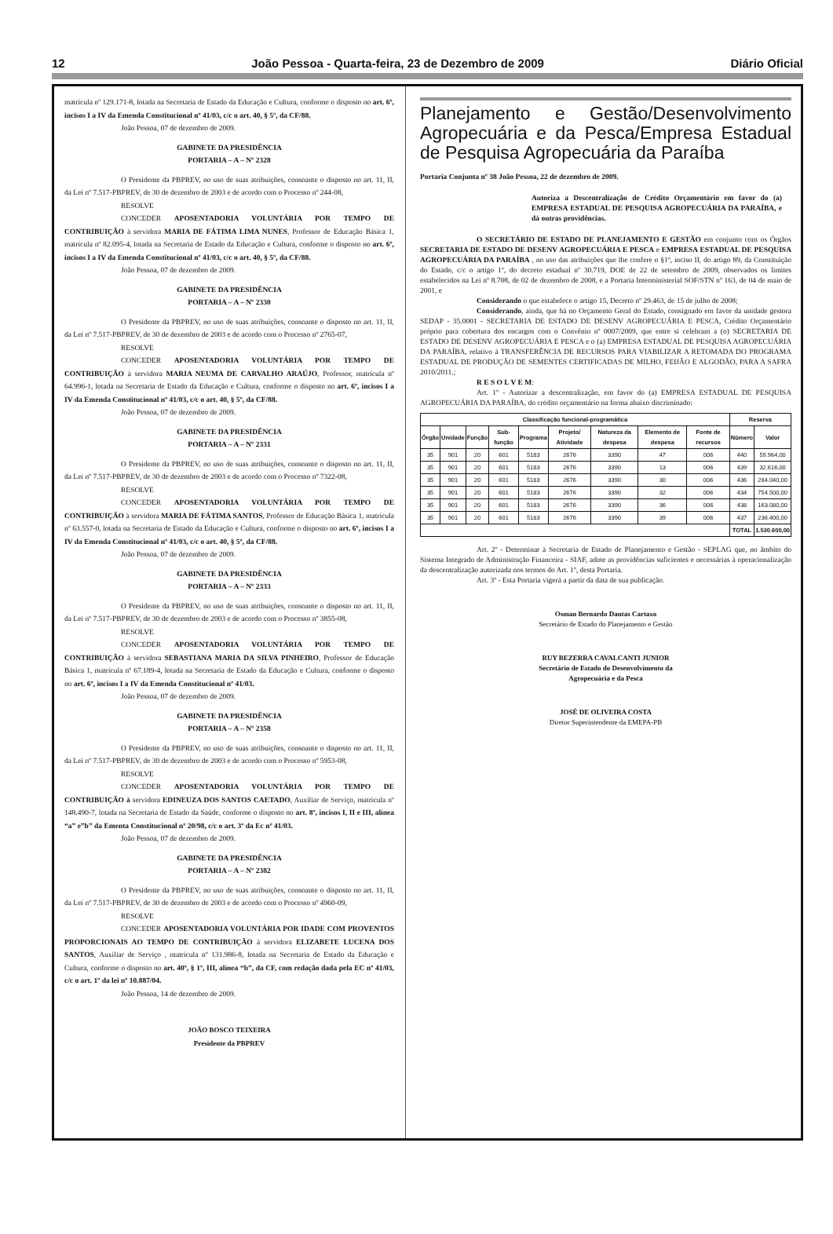12 João Pessoa - Quarta-feira, 23 de Dezembro de 2009 Diário Oficial
matrícula nº 129.171-8, lotada na Secretaria de Estado da Educação e Cultura, conforme o disposto no art. 6º, incisos I a IV da Emenda Constitucional nº 41/03, c/c o art. 40, § 5º, da CF/88.
João Pessoa, 07 de dezembro de 2009.
GABINETE DA PRESIDÊNCIA
PORTARIA – A – Nº 2328
O Presidente da PBPREV, no uso de suas atribuições, consoante o disposto no art. 11, II, da Lei nº 7.517-PBPREV, de 30 de dezembro de 2003 e de acordo com o Processo nº 244-08,
RESOLVE
CONCEDER APOSENTADORIA VOLUNTÁRIA POR TEMPO DE CONTRIBUIÇÃO à servidora MARIA DE FÁTIMA LIMA NUNES, Professor de Educação Básica 1, matrícula nº 82.095-4, lotada na Secretaria de Estado da Educação e Cultura, conforme o disposto no art. 6º, incisos I a IV da Emenda Constitucional nº 41/03, c/c o art. 40, § 5º, da CF/88.
João Pessoa, 07 de dezembro de 2009.
GABINETE DA PRESIDÊNCIA
PORTARIA – A – Nº 2330
O Presidente da PBPREV, no uso de suas atribuições, consoante o disposto no art. 11, II, da Lei nº 7.517-PBPREV, de 30 de dezembro de 2003 e de acordo com o Processo nº 2765-07,
RESOLVE
CONCEDER APOSENTADORIA VOLUNTÁRIA POR TEMPO DE CONTRIBUIÇÃO à servidora MARIA NEUMA DE CARVALHO ARAÚJO, Professor, matrícula nº 64.996-1, lotada na Secretaria de Estado da Educação e Cultura, conforme o disposto no art. 6º, incisos I a IV da Emenda Constitucional nº 41/03, c/c o art. 40, § 5º, da CF/88.
João Pessoa, 07 de dezembro de 2009.
GABINETE DA PRESIDÊNCIA
PORTARIA – A – Nº 2331
O Presidente da PBPREV, no uso de suas atribuições, consoante o disposto no art. 11, II, da Lei nº 7.517-PBPREV, de 30 de dezembro de 2003 e de acordo com o Processo nº 7322-08,
RESOLVE
CONCEDER APOSENTADORIA VOLUNTÁRIA POR TEMPO DE CONTRIBUIÇÃO à servidora MARIA DE FÁTIMA SANTOS, Professor de Educação Básica 1, matrícula nº 63.557-0, lotada na Secretaria de Estado da Educação e Cultura, conforme o disposto no art. 6º, incisos I a IV da Emenda Constitucional nº 41/03, c/c o art. 40, § 5º, da CF/88.
João Pessoa, 07 de dezembro de 2009.
GABINETE DA PRESIDÊNCIA
PORTARIA – A – Nº 2333
O Presidente da PBPREV, no uso de suas atribuições, consoante o disposto no art. 11, II, da Lei nº 7.517-PBPREV, de 30 de dezembro de 2003 e de acordo com o Processo nº 3855-08,
RESOLVE
CONCEDER APOSENTADORIA VOLUNTÁRIA POR TEMPO DE CONTRIBUIÇÃO à servidora SEBASTIANA MARIA DA SILVA PINHEIRO, Professor de Educação Básica 1, matrícula nº 67.189-4, lotada na Secretaria de Estado da Educação e Cultura, conforme o disposto no art. 6º, incisos I a IV da Emenda Constitucional nº 41/03.
João Pessoa, 07 de dezembro de 2009.
GABINETE DA PRESIDÊNCIA
PORTARIA – A – Nº 2358
O Presidente da PBPREV, no uso de suas atribuições, consoante o disposto no art. 11, II, da Lei nº 7.517-PBPREV, de 30 de dezembro de 2003 e de acordo com o Processo nº 5953-08,
RESOLVE
CONCEDER APOSENTADORIA VOLUNTÁRIA POR TEMPO DE CONTRIBUIÇÃO à servidora EDINEUZA DOS SANTOS CAETADO, Auxiliar de Serviço, matrícula nº 148.490-7, lotada na Secretaria de Estado da Saúde, conforme o disposto no art. 8º, incisos I, II e III, alínea “a” e”b” da Ementa Constitucional nº 20/98, c/c o art. 3º da Ec nº 41/03.
João Pessoa, 07 de dezembro de 2009.
GABINETE DA PRESIDÊNCIA
PORTARIA – A – Nº 2382
O Presidente da PBPREV, no uso de suas atribuições, consoante o disposto no art. 11, II, da Lei nº 7.517-PBPREV, de 30 de dezembro de 2003 e de acordo com o Processo nº 4960-09,
RESOLVE
CONCEDER APOSENTADORIA VOLUNTÁRIA POR IDADE COM PROVENTOS PROPORCIONAIS AO TEMPO DE CONTRIBUIÇÃO à servidora ELIZABETE LUCENA DOS SANTOS, Auxiliar de Serviço , matrícula nº 131.986-8, lotada na Secretaria de Estado da Educação e Cultura, conforme o disposto no art. 40º, § 1º, III, alínea “b”, da CF, com redação dada pela EC nº 41/03, c/c o art. 1º da lei nº 10.887/04.
João Pessoa, 14 de dezembro de 2009.
JOÃO BOSCO TEIXEIRA
Presidente da PBPREV
Planejamento e Gestão/Desenvolvimento Agropecuária e da Pesca/Empresa Estadual de Pesquisa Agropecuária da Paraíba
Portaria Conjunta nº 38 João Pessoa, 22 de dezembro de 2009.
Autoriza a Descentralização de Crédito Orçamentário em favor do (a) EMPRESA ESTADUAL DE PESQUISA AGROPECUÁRIA DA PARAÍBA, e dá outras providências.
O SECRETÁRIO DE ESTADO DE PLANEJAMENTO E GESTÃO em conjunto com os Órgãos SECRETARIA DE ESTADO DE DESENV AGROPECUÁRIA E PESCA e EMPRESA ESTADUAL DE PESQUISA AGROPECUÁRIA DA PARAÍBA , no uso das atribuições que lhe confere o §1º, inciso II, do artigo 89, da Constituição do Estado, c/c o artigo 1º, do decreto estadual nº 30.719, DOE de 22 de setembro de 2009, observados os limites estabelecidos na Lei nº 8.708, de 02 de dezembro de 2008, e a Portaria Interministerial SOF/STN nº 163, de 04 de maio de 2001, e
Considerando o que estabelece o artigo 15, Decreto nº 29.463, de 15 de julho de 2008;
Considerando, ainda, que há no Orçamento Geral do Estado, consignado em favor da unidade gestora SEDAP - 35.0001 - SECRETARIA DE ESTADO DE DESENV AGROPECUÁRIA E PESCA, Crédito Orçamentário próprio para cobertura dos encargos com o Convênio nº 0007/2009, que entre si celebram a (o) SECRETARIA DE ESTADO DE DESENV AGROPECUÁRIA E PESCA e o (a) EMPRESA ESTADUAL DE PESQUISA AGROPECUÁRIA DA PARAÍBA, relativo à TRANSFERÊNCIA DE RECURSOS PARA VIABILIZAR A RETOMADA DO PROGRAMA ESTADUAL DE PRODUÇÃO DE SEMENTES CERTIFICADAS DE MILHO, FEIJÃO E ALGODÃO, PARA A SAFRA 2010/2011.;
R E S O L V E M:
Art. 1º - Autorizar a descentralização, em favor do (a) EMPRESA ESTADUAL DE PESQUISA AGROPECUÁRIA DA PARAÍBA, do crédito orçamentário na forma abaixo discriminado:
| Classificação funcional-programática | | | | | | | | | Reserva | |
| --- | --- | --- | --- | --- | --- | --- | --- | --- | --- | --- |
| Órgão | Unidade | Função | Sub-função | Programa | Projeto/ Atividade | Natureza da despesa | Elemento de despesa | Fonte de recursos | Número | Valor |
| 35 | 901 | 20 | 601 | 5183 | 2676 | 3390 | 47 | 006 | 440 | 59.964,00 |
| 35 | 901 | 20 | 601 | 5183 | 2676 | 3390 | 13 | 006 | 439 | 32.616,00 |
| 35 | 901 | 20 | 601 | 5183 | 2676 | 3390 | 30 | 006 | 436 | 284.040,00 |
| 35 | 901 | 20 | 601 | 5183 | 2676 | 3390 | 32 | 006 | 434 | 754.500,00 |
| 35 | 901 | 20 | 601 | 5183 | 2676 | 3390 | 36 | 006 | 438 | 163.080,00 |
| 35 | 901 | 20 | 601 | 5183 | 2676 | 3390 | 39 | 006 | 437 | 236.400,00 |
| | | | | | | | | | TOTAL | 1.530.600,00 |
Art. 2º - Determinar à Secretaria de Estado de Planejamento e Gestão - SEPLAG que, no âmbito do Sistema Integrado de Administração Financeira - SIAF, adote as providências suficientes e necessárias à operacionalização da descentralização autorizada nos termos do Art. 1º, desta Portaria.
Art. 3º - Esta Portaria vigerá a partir da data de sua publicação.
Osman Bernardo Dantas Cartaxo
Secretário de Estado do Planejamento e Gestão
RUY BEZERRA CAVALCANTI JUNIOR
Secretário de Estado do Desenvolvimento da
Agropecuária e da Pesca
JOSÉ DE OLIVEIRA COSTA
Diretor Superintendente da EMEPA-PB